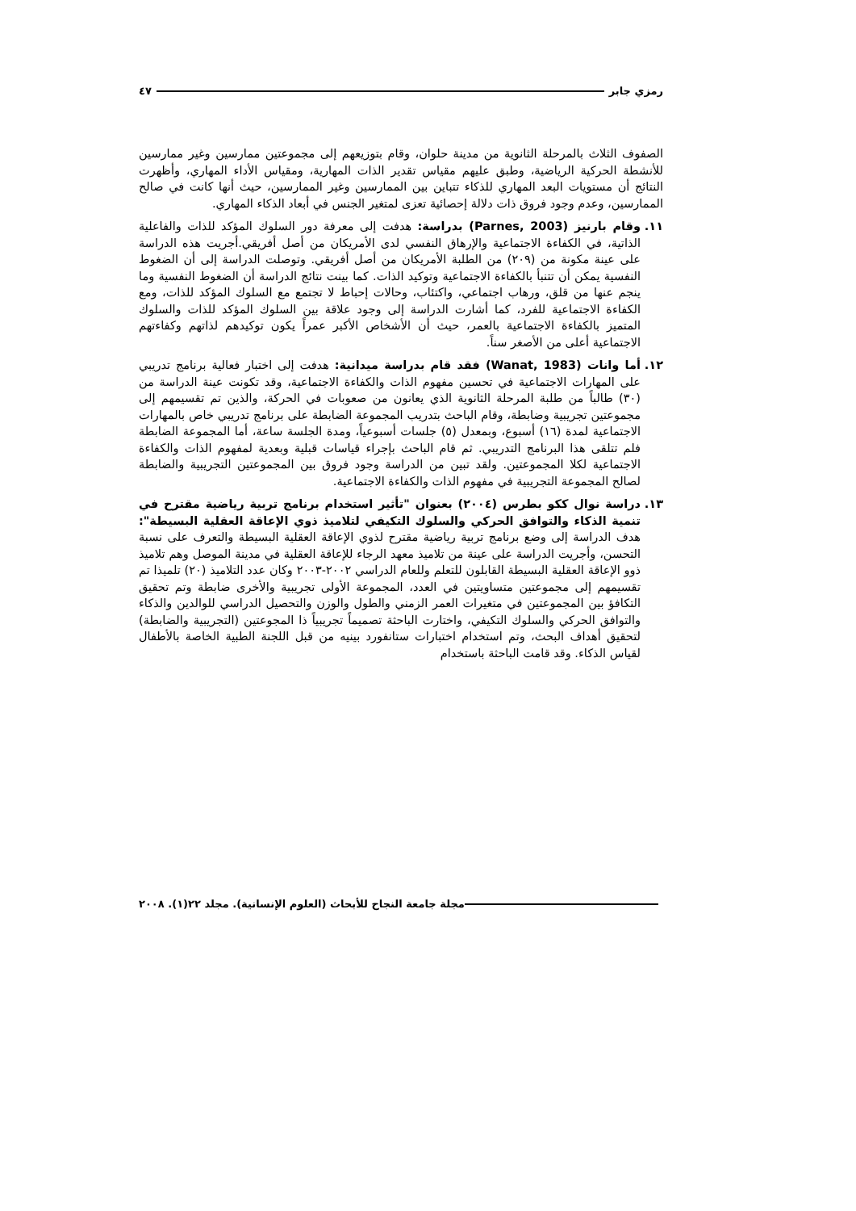رمزي جابر ٤٧
الصفوف الثلاث بالمرحلة الثانوية من مدينة حلوان، وقام بتوزيعهم إلى مجموعتين ممارسين وغير ممارسين للأنشطة الحركية الرياضية، وطبق عليهم مقياس تقدير الذات المهارية، ومقياس الأداء المهاري، وأظهرت النتائج أن مستويات البعد المهاري للذكاء تتباين بين الممارسين وغير الممارسين، حيث أنها كانت في صالح الممارسين، وعدم وجود فروق ذات دلالة إحصائية تعزى لمتغير الجنس في أبعاد الذكاء المهاري.
١١. وقام بارنيز (Parnes, 2003) بدراسة: هدفت إلى معرفة دور السلوك المؤكد للذات والفاعلية الذاتية، في الكفاءة الاجتماعية والإرهاق النفسي لدى الأمريكان من أصل أفريقي.أجريت هذه الدراسة على عينة مكونة من (٢٠٩) من الطلبة الأمريكان من أصل أفريقي. وتوصلت الدراسة إلى أن الضغوط النفسية يمكن أن تتنبأ بالكفاءة الاجتماعية وتوكيد الذات. كما بينت نتائج الدراسة أن الضغوط النفسية وما ينجم عنها من قلق، ورهاب اجتماعي، واكتئاب، وحالات إحباط لا تجتمع مع السلوك المؤكد للذات، ومع الكفاءة الاجتماعية للفرد، كما أشارت الدراسة إلى وجود علاقة بين السلوك المؤكد للذات والسلوك المتميز بالكفاءة الاجتماعية بالعمر، حيث أن الأشخاص الأكبر عمراً يكون توكيدهم لذاتهم وكفاءتهم الاجتماعية أعلى من الأصغر سناً.
١٢. أما وانات (Wanat, 1983) فقد قام بدراسة ميدانية: هدفت إلى اختبار فعالية برنامج تدريبي على المهارات الاجتماعية في تحسين مفهوم الذات والكفاءة الاجتماعية، وقد تكونت عينة الدراسة من (٣٠) طالباً من طلبة المرحلة الثانوية الذي يعانون من صعوبات في الحركة، والذين تم تقسيمهم إلى مجموعتين تجريبية وضابطة، وقام الباحث بتدريب المجموعة الضابطة على برنامج تدريبي خاص بالمهارات الاجتماعية لمدة (١٦) أسبوع، وبمعدل (٥) جلسات أسبوعياً، ومدة الجلسة ساعة، أما المجموعة الضابطة فلم تتلقى هذا البرنامج التدريبي. ثم قام الباحث بإجراء قياسات قبلية وبعدية لمفهوم الذات والكفاءة الاجتماعية لكلا المجموعتين. ولقد تبين من الدراسة وجود فروق بين المجموعتين التجريبية والضابطة لصالح المجموعة التجريبية في مفهوم الذات والكفاءة الاجتماعية.
١٣. دراسة نوال ككو بطرس (٢٠٠٤) بعنوان "تأثير استخدام برنامج تربية رياضية مقترح في تنمية الذكاء والتوافق الحركي والسلوك التكيفي لتلاميذ ذوي الإعاقة العقلية البسيطة": هدف الدراسة إلى وضع برنامج تربية رياضية مقترح لذوي الإعاقة العقلية البسيطة والتعرف على نسبة التحسن، وأجريت الدراسة على عينة من تلاميذ معهد الرجاء للإعاقة العقلية في مدينة الموصل وهم تلاميذ ذوو الإعاقة العقلية البسيطة القابلون للتعلم وللعام الدراسي ٢٠٠٢-٢٠٠٣ وكان عدد التلاميذ (٢٠) تلميذا تم تقسيمهم إلى مجموعتين متساويتين في العدد، المجموعة الأولى تجريبية والأخرى ضابطة وتم تحقيق التكافؤ بين المجموعتين في متغيرات العمر الزمني والطول والوزن والتحصيل الدراسي للوالدين والذكاء والتوافق الحركي والسلوك التكيفي، واختارت الباحثة تصميماً تجريبياً ذا المجوعتين (التجريبية والضابطة) لتحقيق أهداف البحث، وتم استخدام اختبارات ستانفورد بينيه من قبل اللجنة الطبية الخاصة بالأطفال لقياس الذكاء. وقد قامت الباحثة باستخدام
مجلة جامعة النجاح للأبحاث (العلوم الإنسانية). مجلد ٢٢(١). ٢٠٠٨